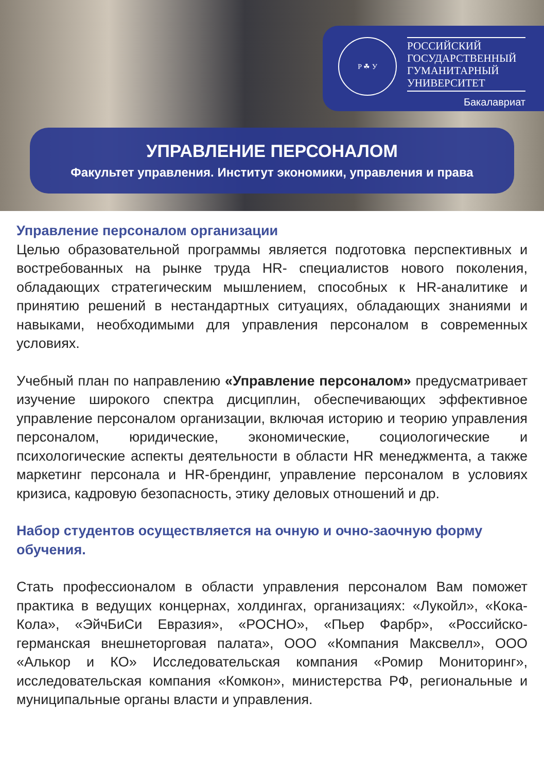Р ☘ У
РОССИЙСКИЙ
ГОСУДАРСТВЕННЫЙ
ГУМАНИТАРНЫЙ
УНИВЕРСИТЕТ
Бакалавриат
УПРАВЛЕНИЕ ПЕРСОНАЛОМ
Факультет управления. Институт экономики, управления и права
Управление персоналом организации
Целью образовательной программы является подготовка перспективных и востребованных на рынке труда HR- специалистов нового поколения, обладающих стратегическим мышлением, способных к HR-аналитике и принятию решений в нестандартных ситуациях, обладающих знаниями и навыками, необходимыми для управления персоналом в современных условиях.
Учебный план по направлению «Управление персоналом» предусматривает изучение широкого спектра дисциплин, обеспечивающих эффективное управление персоналом организации, включая историю и теорию управления персоналом, юридические, экономические, социологические и психологические аспекты деятельности в области HR менеджмента, а также маркетинг персонала и HR-брендинг, управление персоналом в условиях кризиса, кадровую безопасность, этику деловых отношений и др.
Набор студентов осуществляется на очную и очно-заочную форму обучения.
Стать профессионалом в области управления персоналом Вам поможет практика в ведущих концернах, холдингах, организациях: «Лукойл», «Кока-Кола», «ЭйчБиСи Евразия», «РОСНО», «Пьер Фарбр», «Российско-германская внешнеторговая палата», ООО «Компания Максвелл», ООО «Алькор и КО» Исследовательская компания «Ромир Мониторинг», исследовательская компания «Комкон», министерства РФ, региональные и муниципальные органы власти и управления.